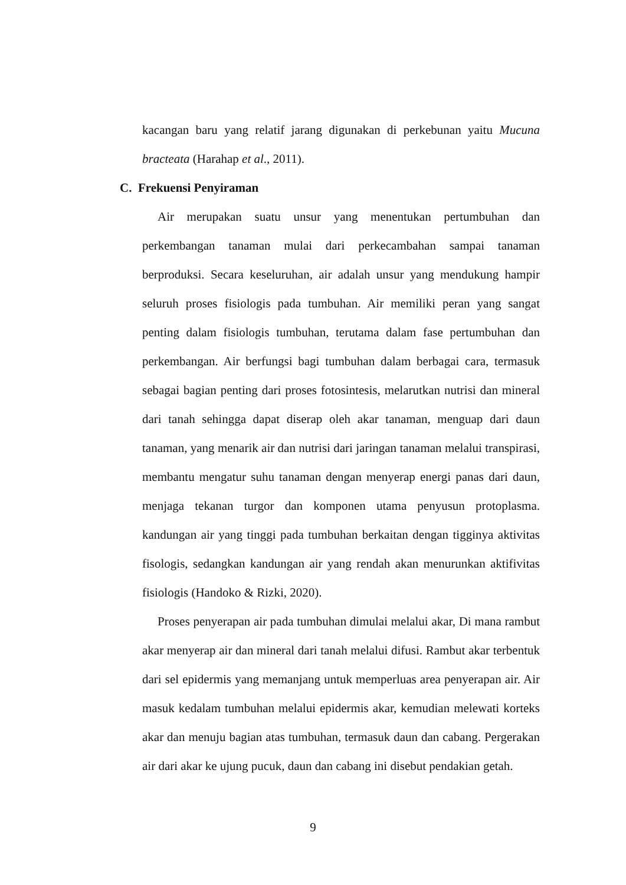kacangan baru yang relatif jarang digunakan di perkebunan yaitu Mucuna bracteata (Harahap et al., 2011).
C. Frekuensi Penyiraman
Air merupakan suatu unsur yang menentukan pertumbuhan dan perkembangan tanaman mulai dari perkecambahan sampai tanaman berproduksi. Secara keseluruhan, air adalah unsur yang mendukung hampir seluruh proses fisiologis pada tumbuhan. Air memiliki peran yang sangat penting dalam fisiologis tumbuhan, terutama dalam fase pertumbuhan dan perkembangan. Air berfungsi bagi tumbuhan dalam berbagai cara, termasuk sebagai bagian penting dari proses fotosintesis, melarutkan nutrisi dan mineral dari tanah sehingga dapat diserap oleh akar tanaman, menguap dari daun tanaman, yang menarik air dan nutrisi dari jaringan tanaman melalui transpirasi, membantu mengatur suhu tanaman dengan menyerap energi panas dari daun, menjaga tekanan turgor dan komponen utama penyusun protoplasma. kandungan air yang tinggi pada tumbuhan berkaitan dengan tigginya aktivitas fisologis, sedangkan kandungan air yang rendah akan menurunkan aktifivitas fisiologis (Handoko & Rizki, 2020).
Proses penyerapan air pada tumbuhan dimulai melalui akar, Di mana rambut akar menyerap air dan mineral dari tanah melalui difusi. Rambut akar terbentuk dari sel epidermis yang memanjang untuk memperluas area penyerapan air. Air masuk kedalam tumbuhan melalui epidermis akar, kemudian melewati korteks akar dan menuju bagian atas tumbuhan, termasuk daun dan cabang. Pergerakan air dari akar ke ujung pucuk, daun dan cabang ini disebut pendakian getah.
9